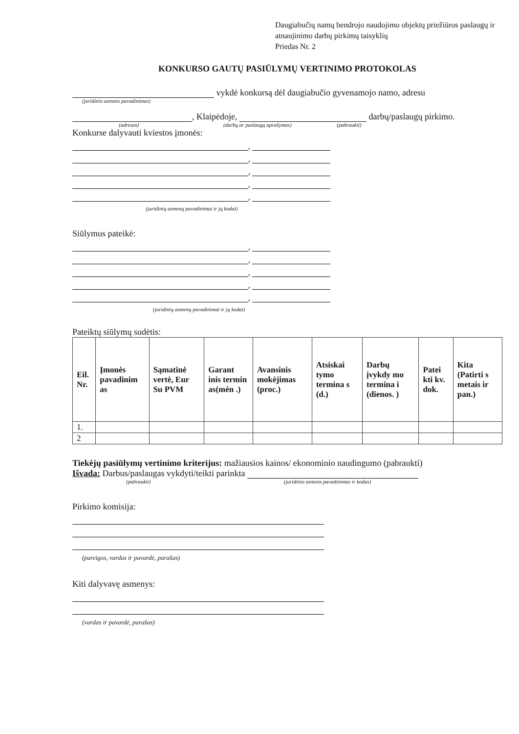Daugiabučių namų bendrojo naudojimo objektų priežiūros paslaugų ir atnaujinimo darbų pirkimų taisyklių
Priedas Nr. 2
KONKURSO GAUTŲ PASIŪLYMŲ VERTINIMO PROTOKOLAS
vykdė konkursą dėl daugiabučio gyvenamojo namo, adresu
(juridinio asmens pavadinimas)
, Klaipėdoje, darbų/paslaugų pirkimo.
(adresas) (darbų ar paslaugų aprašymas) (pabraukti)
Konkurse dalyvauti kviestos įmonės:
,
,
,
,
,
(juridinių asmenų pavadinimai ir jų kodai)
Siūlymus pateikė:
,
,
,
,
,
(juridinių asmenų pavadinimai ir jų kodai)
Pateiktų siūlymų sudėtis:
| Eil. Nr. | Įmonės pavadinim as | Sąmatinė vertė, Eur Su PVM | Garant inis termin as(mėn .) | Avansinis mokėjimas (proc.) | Atsiskai tymo termina s (d.) | Darbų įvykdy mo termina i (dienos. ) | Patei kti kv. dok. | Kita (Patirti s metais ir pan.) |
| --- | --- | --- | --- | --- | --- | --- | --- | --- |
| 1. | | | | | | | | |
| 2 | | | | | | | | |
Tiekėjų pasiūlymų vertinimo kriterijus: mažiausios kainos/ ekonominio naudingumo (pabraukti)
Išvada: Darbus/paslaugas vykdyti/teikti parinkta
(pabraukti) (juridinio asmens pavadinimas ir kodas)
Pirkimo komisija:
(pareigos, vardas ir pavardė, parašas)
Kiti dalyvavę asmenys:
(vardas ir pavardė, parašas)